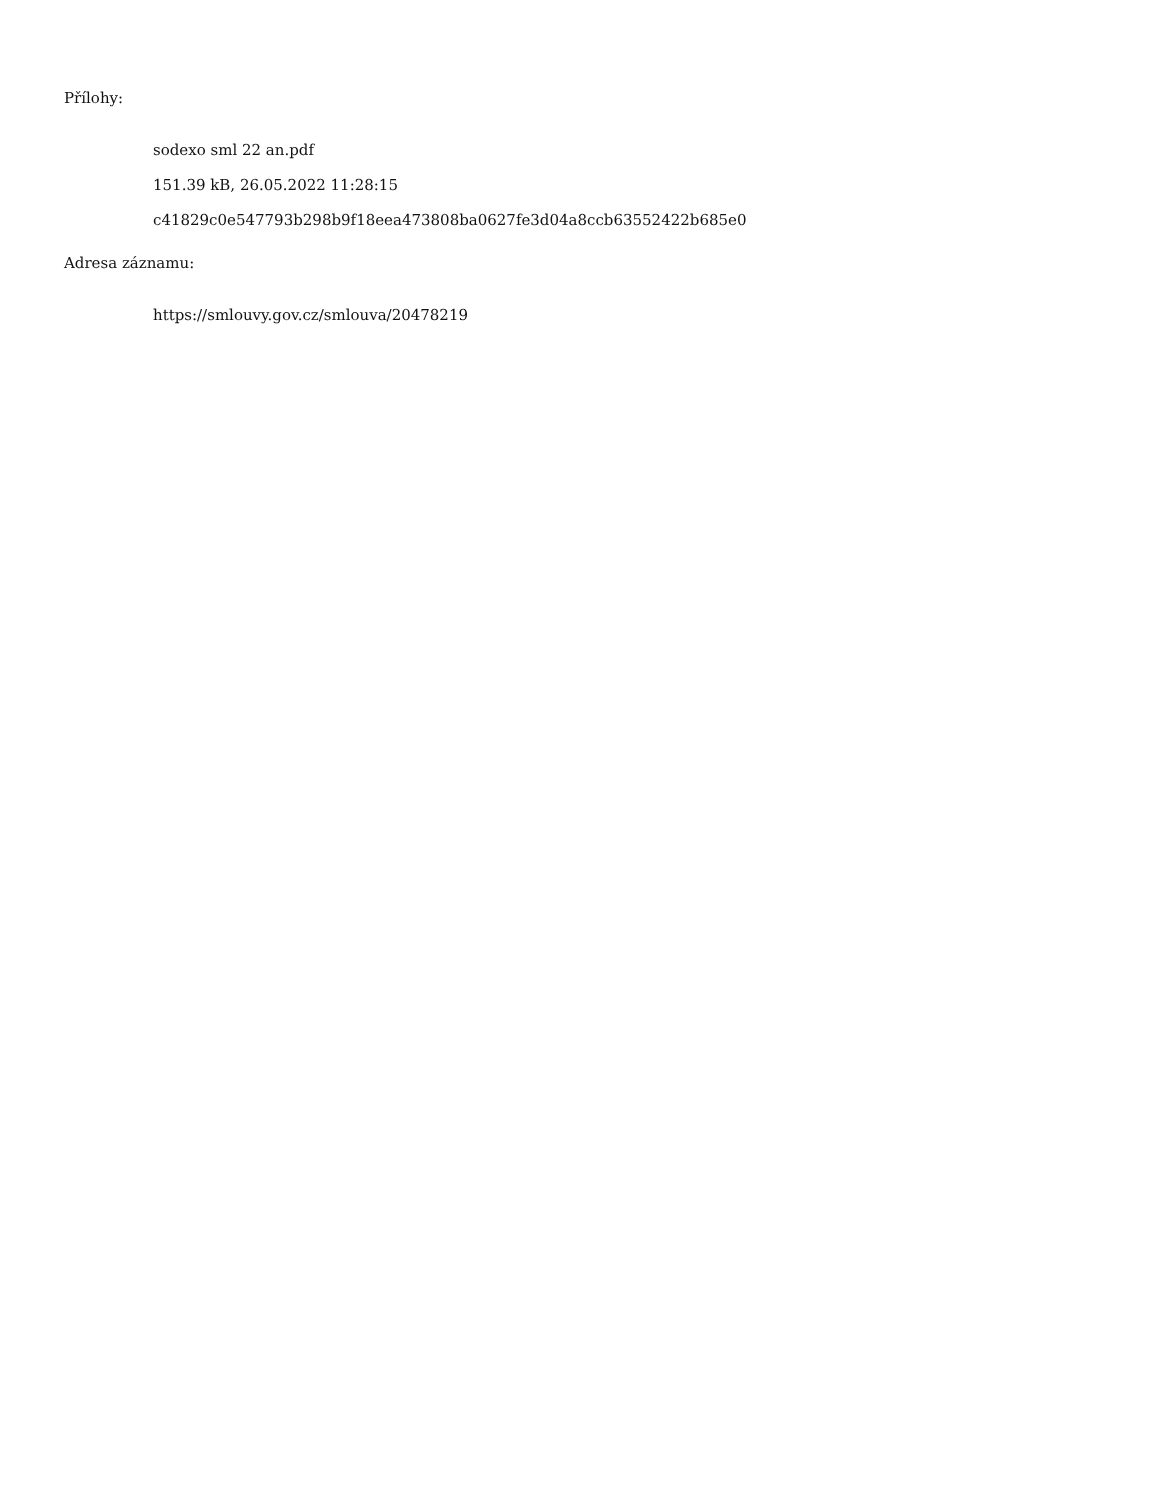Přílohy:
sodexo sml 22 an.pdf
151.39 kB, 26.05.2022 11:28:15
c41829c0e547793b298b9f18eea473808ba0627fe3d04a8ccb63552422b685e0
Adresa záznamu:
https://smlouvy.gov.cz/smlouva/20478219